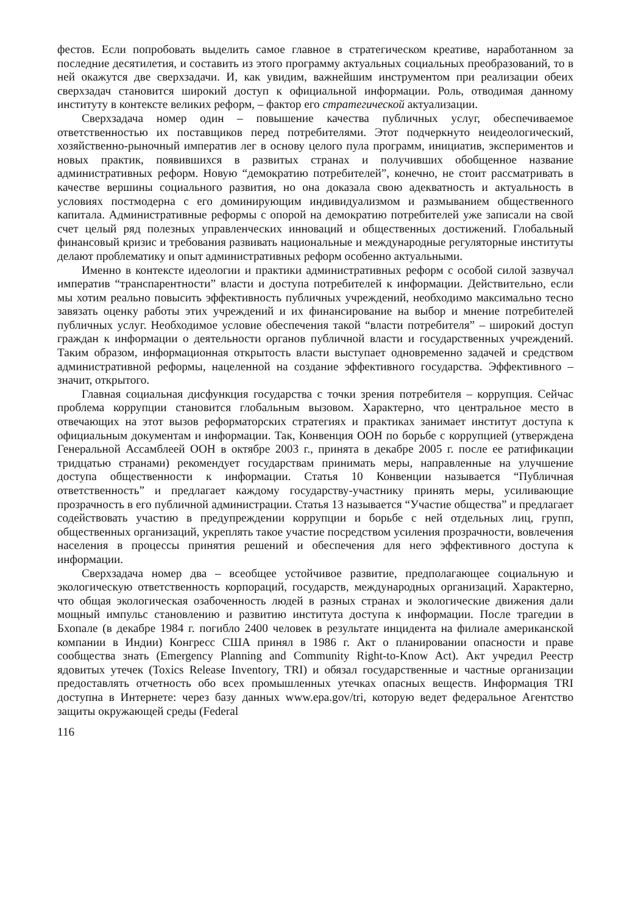фестов. Если попробовать выделить самое главное в стратегическом креативе, наработанном за последние десятилетия, и составить из этого программу актуальных социальных преобразований, то в ней окажутся две сверхзадачи. И, как увидим, важнейшим инструментом при реализации обеих сверхзадач становится широкий доступ к официальной информации. Роль, отводимая данному институту в контексте великих реформ, – фактор его стратегической актуализации.
Сверхзадача номер один – повышение качества публичных услуг, обеспечиваемое ответственностью их поставщиков перед потребителями. Этот подчеркнуто неидеологический, хозяйственно-рыночный императив лег в основу целого пула программ, инициатив, экспериментов и новых практик, появившихся в развитых странах и получивших обобщенное название административных реформ. Новую “демократию потребителей”, конечно, не стоит рассматривать в качестве вершины социального развития, но она доказала свою адекватность и актуальность в условиях постмодерна с его доминирующим индивидуализмом и размыванием общественного капитала. Административные реформы с опорой на демократию потребителей уже записали на свой счет целый ряд полезных управленческих инноваций и общественных достижений. Глобальный финансовый кризис и требования развивать национальные и международные регуляторные институты делают проблематику и опыт административных реформ особенно актуальными.
Именно в контексте идеологии и практики административных реформ с особой силой зазвучал императив “транспарентности” власти и доступа потребителей к информации. Действительно, если мы хотим реально повысить эффективность публичных учреждений, необходимо максимально тесно завязать оценку работы этих учреждений и их финансирование на выбор и мнение потребителей публичных услуг. Необходимое условие обеспечения такой “власти потребителя” – широкий доступ граждан к информации о деятельности органов публичной власти и государственных учреждений. Таким образом, информационная открытость власти выступает одновременно задачей и средством административной реформы, нацеленной на создание эффективного государства. Эффективного – значит, открытого.
Главная социальная дисфункция государства с точки зрения потребителя – коррупция. Сейчас проблема коррупции становится глобальным вызовом. Характерно, что центральное место в отвечающих на этот вызов реформаторских стратегиях и практиках занимает институт доступа к официальным документам и информации. Так, Конвенция ООН по борьбе с коррупцией (утверждена Генеральной Ассамблеей ООН в октябре 2003 г., принята в декабре 2005 г. после ее ратификации тридцатью странами) рекомендует государствам принимать меры, направленные на улучшение доступа общественности к информации. Статья 10 Конвенции называется “Публичная ответственность” и предлагает каждому государству-участнику принять меры, усиливающие прозрачность в его публичной администрации. Статья 13 называется “Участие общества” и предлагает содействовать участию в предупреждении коррупции и борьбе с ней отдельных лиц, групп, общественных организаций, укреплять такое участие посредством усиления прозрачности, вовлечения населения в процессы принятия решений и обеспечения для него эффективного доступа к информации.
Сверхзадача номер два – всеобщее устойчивое развитие, предполагающее социальную и экологическую ответственность корпораций, государств, международных организаций. Характерно, что общая экологическая озабоченность людей в разных странах и экологические движения дали мощный импульс становлению и развитию института доступа к информации. После трагедии в Бхопале (в декабре 1984 г. погибло 2400 человек в результате инцидента на филиале американской компании в Индии) Конгресс США принял в 1986 г. Акт о планировании опасности и праве сообщества знать (Emergency Planning and Community Right-to-Know Act). Акт учредил Реестр ядовитых утечек (Toxics Release Inventory, TRI) и обязал государственные и частные организации предоставлять отчетность обо всех промышленных утечках опасных веществ. Информация TRI доступна в Интернете: через базу данных www.epa.gov/tri, которую ведет федеральное Агентство защиты окружающей среды (Federal
116